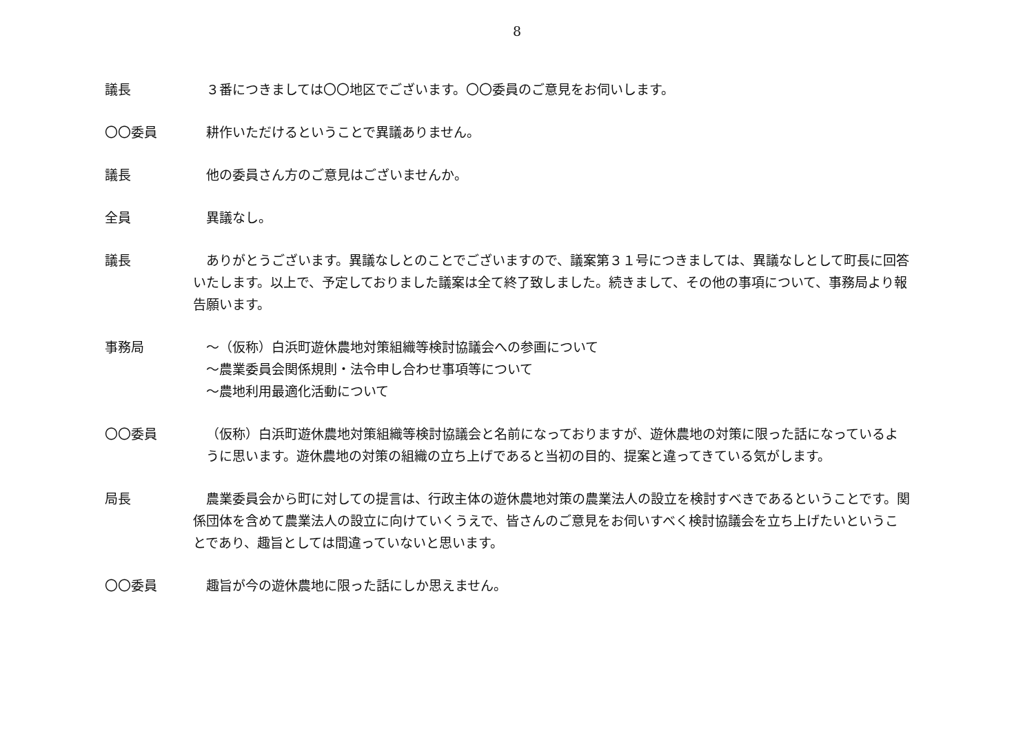8
議長 ３番につきましては〇〇地区でございます。〇〇委員のご意見をお伺いします。
〇〇委員 耕作いただけるということで異議ありません。
議長 他の委員さん方のご意見はございませんか。
全員 異議なし。
議長 ありがとうございます。異議なしとのことでございますので、議案第３１号につきましては、異議なしとして町長に回答いたします。以上で、予定しておりました議案は全て終了致しました。続きまして、その他の事項について、事務局より報告願います。
事務局 ～（仮称）白浜町遊休農地対策組織等検討協議会への参画について
～農業委員会関係規則・法令申し合わせ事項等について
～農地利用最適化活動について
〇〇委員 （仮称）白浜町遊休農地対策組織等検討協議会と名前になっておりますが、遊休農地の対策に限った話になっているように思います。遊休農地の対策の組織の立ち上げであると当初の目的、提案と違ってきている気がします。
局長 農業委員会から町に対しての提言は、行政主体の遊休農地対策の農業法人の設立を検討すべきであるということです。関係団体を含めて農業法人の設立に向けていくうえで、皆さんのご意見をお伺いすべく検討協議会を立ち上げたいということであり、趣旨としては間違っていないと思います。
〇〇委員 趣旨が今の遊休農地に限った話にしか思えません。